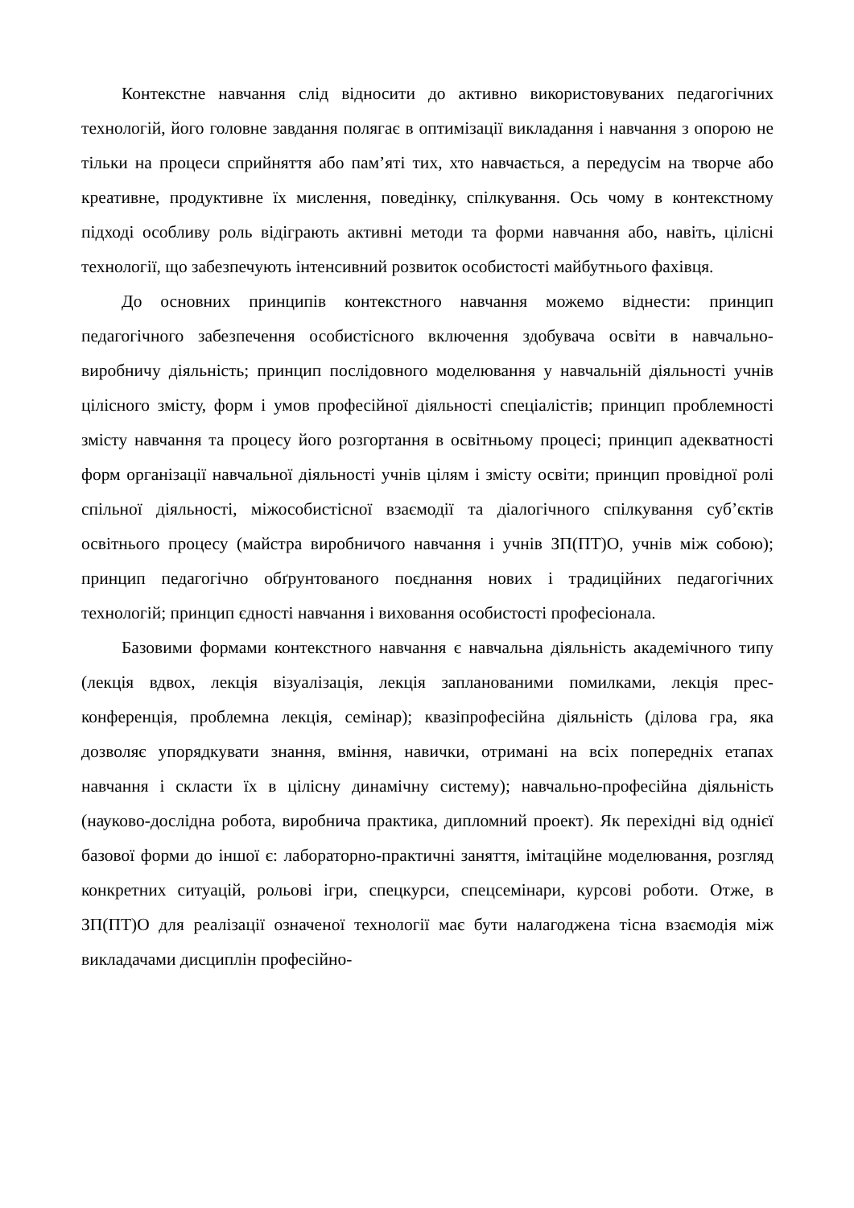Контекстне навчання слід відносити до активно використовуваних педагогічних технологій, його головне завдання полягає в оптимізації викладання і навчання з опорою не тільки на процеси сприйняття або пам’яті тих, хто навчається, а передусім на творче або креативне, продуктивне їх мислення, поведінку, спілкування. Ось чому в контекстному підході особливу роль відіграють активні методи та форми навчання або, навіть, цілісні технології, що забезпечують інтенсивний розвиток особистості майбутнього фахівця.
До основних принципів контекстного навчання можемо віднести: принцип педагогічного забезпечення особистісного включення здобувача освіти в навчально-виробничу діяльність; принцип послідовного моделювання у навчальній діяльності учнів цілісного змісту, форм і умов професійної діяльності спеціалістів; принцип проблемності змісту навчання та процесу його розгортання в освітньому процесі; принцип адекватності форм організації навчальної діяльності учнів цілям і змісту освіти; принцип провідної ролі спільної діяльності, міжособистісної взаємодії та діалогічного спілкування суб’єктів освітнього процесу (майстра виробничого навчання і учнів ЗП(ПТ)О, учнів між собою); принцип педагогічно обґрунтованого поєднання нових і традиційних педагогічних технологій; принцип єдності навчання і виховання особистості професіонала.
Базовими формами контекстного навчання є навчальна діяльність академічного типу (лекція вдвох, лекція візуалізація, лекція запланованими помилками, лекція прес-конференція, проблемна лекція, семінар); квазіпрофесійна діяльність (ділова гра, яка дозволяє упорядкувати знання, вміння, навички, отримані на всіх попередніх етапах навчання і скласти їх в цілісну динамічну систему); навчально-професійна діяльність (науково-дослідна робота, виробнича практика, дипломний проект). Як перехідні від однієї базової форми до іншої є: лабораторно-практичні заняття, імітаційне моделювання, розгляд конкретних ситуацій, рольові ігри, спецкурси, спецсемінари, курсові роботи. Отже, в ЗП(ПТ)О для реалізації означеної технології має бути налагоджена тісна взаємодія між викладачами дисциплін професійно-